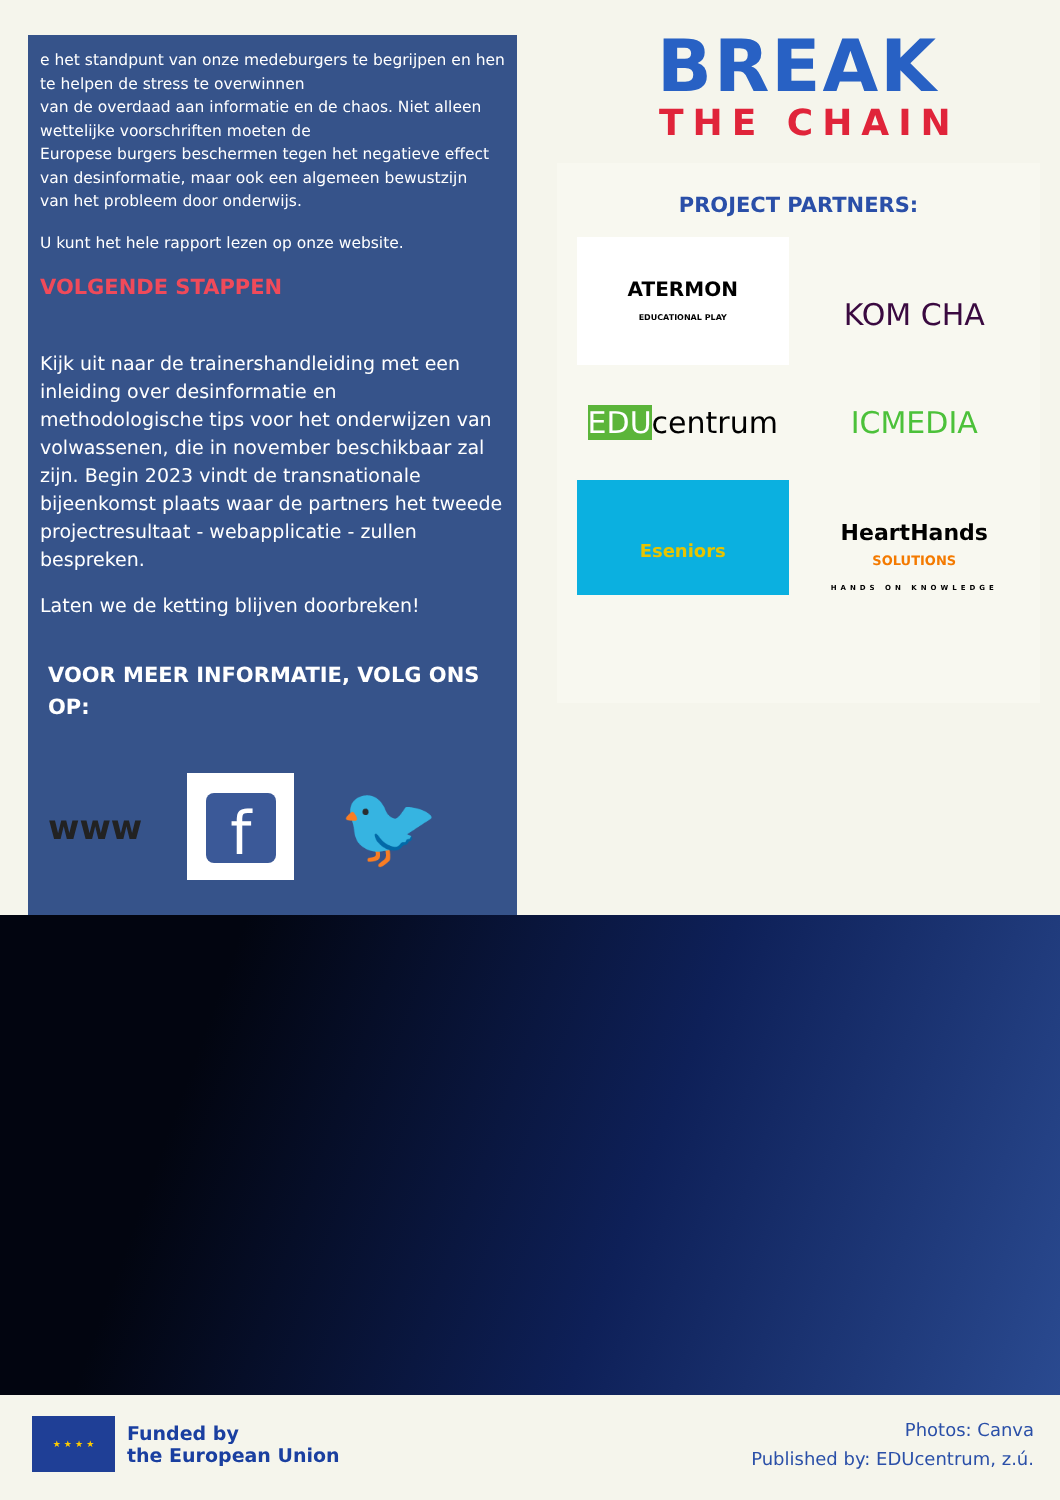e het standpunt van onze medeburgers te begrijpen en hen te helpen de stress te overwinnen
van de overdaad aan informatie en de chaos. Niet alleen wettelijke voorschriften moeten de
Europese burgers beschermen tegen het negatieve effect van desinformatie, maar ook een algemeen bewustzijn
van het probleem door onderwijs.
U kunt het hele rapport lezen op onze website.
VOLGENDE STAPPEN
Kijk uit naar de trainershandleiding met een inleiding over desinformatie en methodologische tips voor het onderwijzen van volwassenen, die in november beschikbaar zal zijn. Begin 2023 vindt de transnationale bijeenkomst plaats waar de partners het tweede projectresultaat - webapplicatie - zullen bespreken.
Laten we de ketting blijven doorbreken!
VOOR MEER INFORMATIE, VOLG ONS OP:
www f 🐦
BREAK
THE CHAIN
PROJECT PARTNERS:
ATERMON
EDUCATIONAL PLAY
KOM CHA
EDUcentrum
ICMEDIA
Eseniors
HeartHands
SOLUTIONS
HANDS ON KNOWLEDGE
★ ★ ★ ★
Funded by
the European Union
Photos: Canva
Published by: EDUcentrum, z.ú.